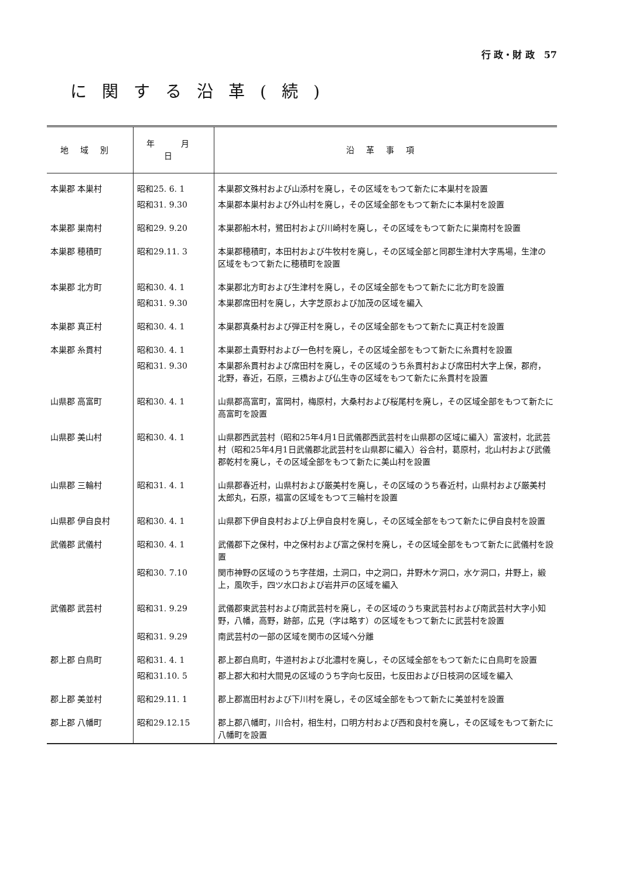行 政・財 政　57
に関する沿革(続)
| 地域別 | 年 月 日 | 沿革事項 |
| --- | --- | --- |
| 本巣郡 本巣村 | 昭和25. 6. 1 | 本巣郡文殊村および山添村を廃し，その区域をもつて新たに本巣村を設置 |
| | 昭和31. 9.30 | 本巣郡本巣村および外山村を廃し，その区域全部をもつて新たに本巣村を設置 |
| 本巣郡 巣南村 | 昭和29. 9.20 | 本巣郡船木村，鷺田村および川崎村を廃し，その区域をもつて新たに巣南村を設置 |
| 本巣郡 穂積町 | 昭和29.11. 3 | 本巣郡穂積町，本田村および牛牧村を廃し，その区域全部と同郡生津村大字馬場，生津の区域をもつて新たに穂積町を設置 |
| 本巣郡 北方町 | 昭和30. 4. 1 | 本巣郡北方町および生津村を廃し，その区域全部をもつて新たに北方町を設置 |
| | 昭和31. 9.30 | 本巣郡席田村を廃し，大字芝原および加茂の区域を編入 |
| 本巣郡 真正村 | 昭和30. 4. 1 | 本巣郡真桑村および弾正村を廃し，その区域全部をもつて新たに真正村を設置 |
| 本巣郡 糸貫村 | 昭和30. 4. 1 | 本巣郡土貴野村および一色村を廃し，その区域全部をもつて新たに糸貫村を設置 |
| | 昭和31. 9.30 | 本巣郡糸貫村および席田村を廃し，その区域のうち糸貫村および席田村大字上保，郡府，北野，春近，石原，三橋および仏生寺の区域をもつて新たに糸貫村を設置 |
| 山県郡 高富町 | 昭和30. 4. 1 | 山県郡高富町，富岡村，梅原村，大桑村および桜尾村を廃し，その区域全部をもつて新たに高富町を設置 |
| 山県郡 美山村 | 昭和30. 4. 1 | 山県郡西武芸村（昭和25年4月1日武儀郡西武芸村を山県郡の区域に編入）富波村，北武芸村（昭和25年4月1日武儀郡北武芸村を山県郡に編入）谷合村，葛原村，北山村および武儀郡乾村を廃し，その区域全部をもつて新たに美山村を設置 |
| 山県郡 三輪村 | 昭和31. 4. 1 | 山県郡春近村，山県村および厳美村を廃し，その区域のうち春近村，山県村および厳美村太郎丸，石原，福富の区域をもつて三輪村を設置 |
| 山県郡 伊自良村 | 昭和30. 4. 1 | 山県郡下伊自良村および上伊自良村を廃し，その区域全部をもつて新たに伊自良村を設置 |
| 武儀郡 武儀村 | 昭和30. 4. 1 | 武儀郡下之保村，中之保村および富之保村を廃し，その区域全部をもつて新たに武儀村を設置 |
| | 昭和30. 7.10 | 関市神野の区域のうち字荏畑，土洞口，中之洞口，井野木ケ洞口，水ケ洞口，井野上，緞上，風吹手，四ツ水口および岩井戸の区域を編入 |
| 武儀郡 武芸村 | 昭和31. 9.29 | 武儀郡東武芸村および南武芸村を廃し，その区域のうち東武芸村および南武芸村大字小知野，八幡，高野，跡部，広見（字は略す）の区域をもつて新たに武芸村を設置 |
| | 昭和31. 9.29 | 南武芸村の一部の区域を関市の区域へ分離 |
| 郡上郡 白鳥町 | 昭和31. 4. 1 | 郡上郡白鳥町，牛道村および北濃村を廃し，その区域全部をもつて新たに白鳥町を設置 |
| | 昭和31.10. 5 | 郡上郡大和村大間見の区域のうち字向七反田，七反田および日枝洞の区域を編入 |
| 郡上郡 美並村 | 昭和29.11. 1 | 郡上郡嵩田村および下川村を廃し，その区域全部をもつて新たに美並村を設置 |
| 郡上郡 八幡町 | 昭和29.12.15 | 郡上郡八幡町，川合村，相生村，口明方村および西和良村を廃し，その区域をもつて新たに八幡町を設置 |